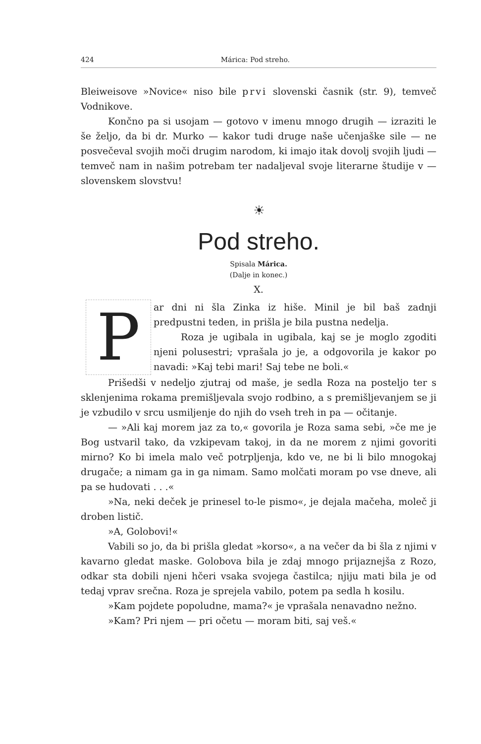424 Márica: Pod streho.
Bleiweisove »Novice« niso bile prvi slovenski časnik (str. 9), temveč Vodnikove.
Končno pa si usojam — gotovo v imenu mnogo drugih — izraziti le še željo, da bi dr. Murko — kakor tudi druge naše učenjaške sile — ne posvečeval svojih moči drugim narodom, ki imajo itak dovolj svojih ljudi — temveč nam in našim potrebam ter nadaljeval svoje literarne študije v — slovenskem slovstvu!
☀
Pod streho.
Spisala Márica.
(Dalje in konec.)
X.
P
ar dni ni šla Zinka iz hiše. Minil je bil baš zadnji predpustni teden, in prišla je bila pustna nedelja.
Roza je ugibala in ugibala, kaj se je moglo zgoditi njeni polusestri; vprašala jo je, a odgovorila je kakor po navadi: »Kaj tebi mari! Saj tebe ne boli.«
Prišedši v nedeljo zjutraj od maše, je sedla Roza na posteljo ter s sklenjenima rokama premišljevala svojo rodbino, a s premišljevanjem se ji je vzbudilo v srcu usmiljenje do njih do vseh treh in pa — očitanje.
— »Ali kaj morem jaz za to,« govorila je Roza sama sebi, »če me je Bog ustvaril tako, da vzkipevam takoj, in da ne morem z njimi govoriti mirno? Ko bi imela malo več potrpljenja, kdo ve, ne bi li bilo mnogokaj drugače; a nimam ga in ga nimam. Samo molčati moram po vse dneve, ali pa se hudovati . . .«
»Na, neki deček je prinesel to-le pismo«, je dejala mačeha, moleč ji droben listič.
»A, Golobovi!«
Vabili so jo, da bi prišla gledat »korso«, a na večer da bi šla z njimi v kavarno gledat maske. Golobova bila je zdaj mnogo prijaznejša z Rozo, odkar sta dobili njeni hčeri vsaka svojega častilca; njiju mati bila je od tedaj vprav srečna. Roza je sprejela vabilo, potem pa sedla h kosilu.
»Kam pojdete popoludne, mama?« je vprašala nenavadno nežno.
»Kam? Pri njem — pri očetu — moram biti, saj veš.«